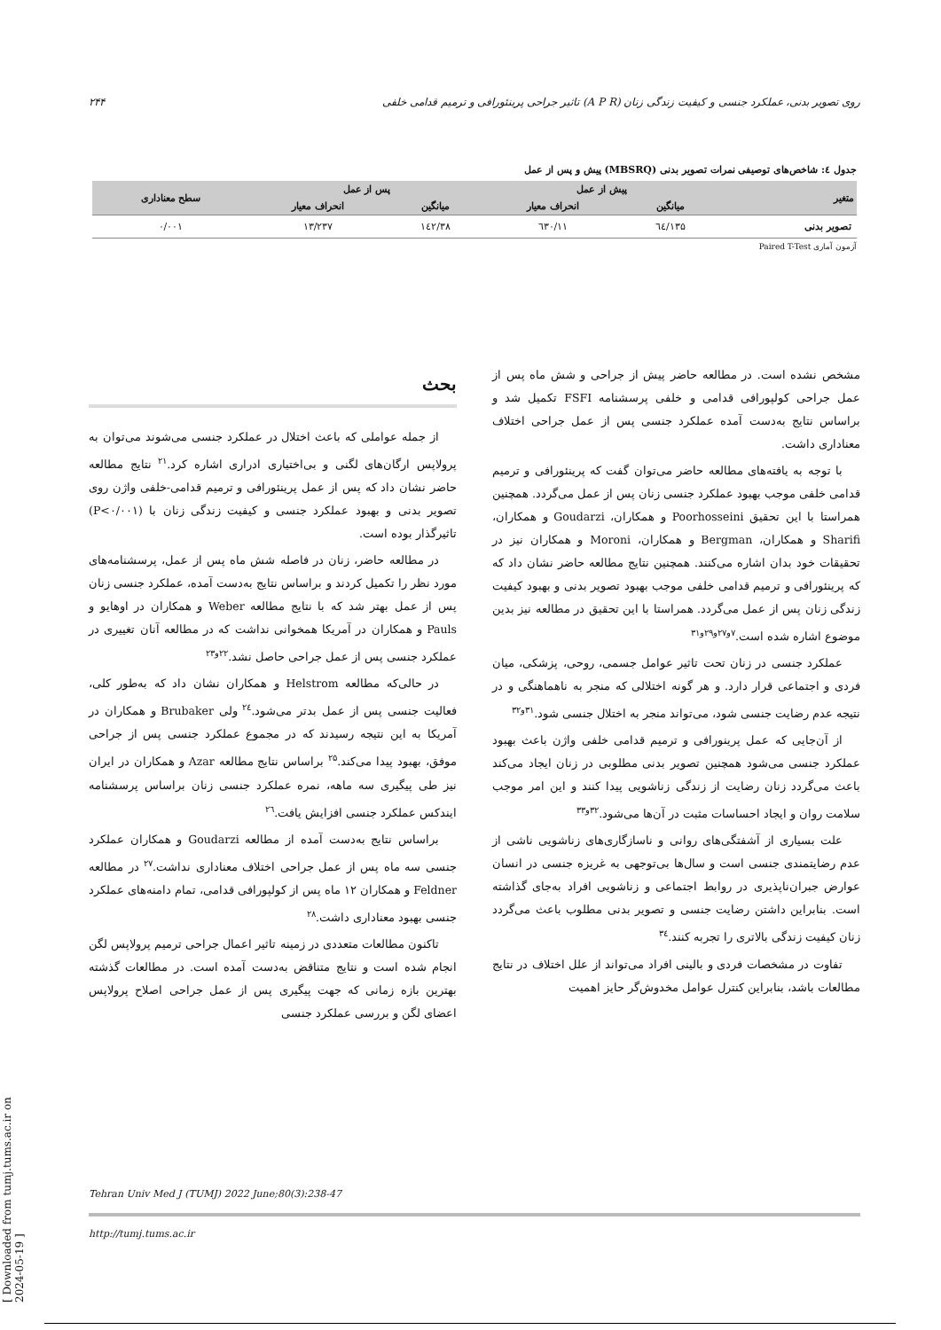۲۴۴ تاثیر جراحی پرینئورافی و ترمیم قدامی خلفی (A P R) روی تصویر بدنی، عملکرد جنسی و کیفیت زندگی زنان
جدول ٤: شاخص‌های توصیفی نمرات تصویر بدنی (MBSRQ) پیش و پس از عمل
| متغیر | پیش از عمل | | پس از عمل | | سطح معناداری |
| --- | --- | --- | --- | --- | --- |
| | میانگین | انحراف معیار | میانگین | انحراف معیار | |
| تصویر بدنی | ۱۳۵/٦٤ | ۱۱/٦۳۰ | ۱٤۲/۳۸ | ۱۳/۲۳۷ | ۰/۰۰۱ |
آزمون آماری Paired T-Test
بحث
از جمله عواملی که باعث اختلال در عملکرد جنسی می‌شوند می‌توان به پرولاپس ارگان‌های لگنی و بی‌اختیاری ادراری اشاره کرد.<sup>۲۱</sup> نتایج مطالعه حاضر نشان داد که پس از عمل پرینئورافی و ترمیم قدامی-خلفی واژن روی تصویر بدنی و بهبود عملکرد جنسی و کیفیت زندگی زنان با (P<۰/۰۰۱) تاثیرگذار بوده است.
در مطالعه حاضر، زنان در فاصله شش ماه پس از عمل، پرسشنامه‌های مورد نظر را تکمیل کردند و براساس نتایج به‌دست آمده، عملکرد جنسی زنان پس از عمل بهتر شد که با نتایج مطالعه Weber و همکاران در اوهایو و Pauls و همکاران در آمریکا همخوانی نداشت که در مطالعه آنان تغییری در عملکرد جنسی پس از عمل جراحی حاصل نشد.<sup>۲۲و۲۳</sup>
در حالی‌که مطالعه Helstrom و همکاران نشان داد که به‌طور کلی، فعالیت جنسی پس از عمل بدتر می‌شود.<sup>۲٤</sup> ولی Brubaker و همکاران در آمریکا به این نتیجه رسیدند که در مجموع عملکرد جنسی پس از جراحی موفق، بهبود پیدا می‌کند.<sup>۲۵</sup> براساس نتایج مطالعه Azar و همکاران در ایران نیز طی پیگیری سه ماهه، نمره عملکرد جنسی زنان براساس پرسشنامه ایندکس عملکرد جنسی افزایش یافت.<sup>۲٦</sup>
براساس نتایج به‌دست آمده از مطالعه Goudarzi و همکاران عملکرد جنسی سه ماه پس از عمل جراحی اختلاف معناداری نداشت.<sup>۲۷</sup> در مطالعه Feldner و همکاران ۱۲ ماه پس از کولپورافی قدامی، تمام دامنه‌های عملکرد جنسی بهبود معناداری داشت.<sup>۲۸</sup>
تاکنون مطالعات متعددی در زمینه تاثیر اعمال جراحی ترمیم پرولاپس لگن انجام شده است و نتایج متناقض به‌دست آمده است. در مطالعات گذشته بهترین بازه زمانی که جهت پیگیری پس از عمل جراحی اصلاح پرولاپس اعضای لگن و بررسی عملکرد جنسی
مشخص نشده است. در مطالعه حاضر پیش از جراحی و شش ماه پس از عمل جراحی کولپورافی قدامی و خلفی پرسشنامه FSFI تکمیل شد و براساس نتایج به‌دست آمده عملکرد جنسی پس از عمل جراحی اختلاف معناداری داشت.
با توجه به یافته‌های مطالعه حاضر می‌توان گفت که پرینئورافی و ترمیم قدامی خلفی موجب بهبود عملکرد جنسی زنان پس از عمل می‌گردد. همچنین همراستا با این تحقیق Poorhosseini و همکاران، Goudarzi و همکاران، Sharifi و همکاران، Bergman و همکاران، Moroni و همکاران نیز در تحقیقات خود بدان اشاره می‌کنند. همچنین نتایج مطالعه حاضر نشان داد که که پرینئورافی و ترمیم قدامی خلفی موجب بهبود تصویر بدنی و بهبود کیفیت زندگی زنان پس از عمل می‌گردد. همراستا با این تحقیق در مطالعه نیز بدین موضوع اشاره شده است.<sup>۷و۲۷و۲۹و۳۱</sup>
عملکرد جنسی در زنان تحت تاثیر عوامل جسمی، روحی، پزشکی، میان فردی و اجتماعی قرار دارد. و هر گونه اختلالی که منجر به ناهماهنگی و در نتیجه عدم رضایت جنسی شود، می‌تواند منجر به اختلال جنسی شود.<sup>۳۱و۳۲</sup>
از آن‌جایی که عمل پرینورافی و ترمیم قدامی خلفی واژن باعث بهبود عملکرد جنسی می‌شود همچنین تصویر بدنی مطلوبی در زنان ایجاد می‌کند باعث می‌گردد زنان رضایت از زندگی زناشویی پیدا کنند و این امر موجب سلامت روان و ایجاد احساسات مثبت در آن‌ها می‌شود.<sup>۳۲و۳۳</sup>
علت بسیاری از آشفتگی‌های روانی و ناسازگاری‌های زناشویی ناشی از عدم رضایتمندی جنسی است و سال‌ها بی‌توجهی به غریزه جنسی در انسان عوارض جبران‌ناپذیری در روابط اجتماعی و زناشویی افراد به‌جای گذاشته است. بنابراین داشتن رضایت جنسی و تصویر بدنی مطلوب باعث می‌گردد زنان کیفیت زندگی بالاتری را تجربه کنند.<sup>۳٤</sup>
تفاوت در مشخصات فردی و بالینی افراد می‌تواند از علل اختلاف در نتایج مطالعات باشد، بنابراین کنترل عوامل مخدوش‌گر حایز اهمیت
Tehran Univ Med J (TUMJ) 2022 June;80(3):238-47
http://tumj.tums.ac.ir
[ Downloaded from tumj.tums.ac.ir on 2024-05-19 ]